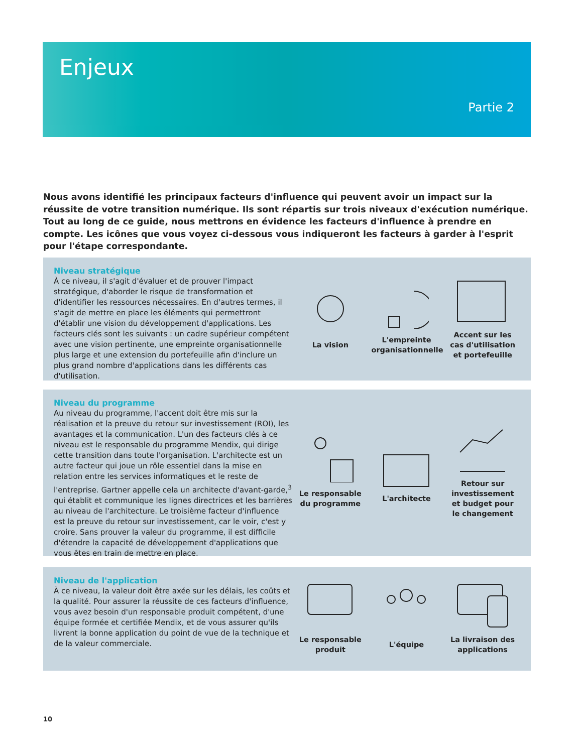Enjeux
Partie 2
Nous avons identifié les principaux facteurs d'influence qui peuvent avoir un impact sur la réussite de votre transition numérique. Ils sont répartis sur trois niveaux d'exécution numérique. Tout au long de ce guide, nous mettrons en évidence les facteurs d'influence à prendre en compte. Les icônes que vous voyez ci-dessous vous indiqueront les facteurs à garder à l'esprit pour l'étape correspondante.
Niveau stratégique
À ce niveau, il s'agit d'évaluer et de prouver l'impact stratégique, d'aborder le risque de transformation et d'identifier les ressources nécessaires. En d'autres termes, il s'agit de mettre en place les éléments qui permettront d'établir une vision du développement d'applications. Les facteurs clés sont les suivants : un cadre supérieur compétent avec une vision pertinente, une empreinte organisationnelle plus large et une extension du portefeuille afin d'inclure un plus grand nombre d'applications dans les différents cas d'utilisation.
La vision
L'empreinte organisationnelle
Accent sur les cas d'utilisation et portefeuille
Niveau du programme
Au niveau du programme, l'accent doit être mis sur la réalisation et la preuve du retour sur investissement (ROI), les avantages et la communication. L'un des facteurs clés à ce niveau est le responsable du programme Mendix, qui dirige cette transition dans toute l'organisation. L'architecte est un autre facteur qui joue un rôle essentiel dans la mise en relation entre les services informatiques et le reste de l'entreprise. Gartner appelle cela un architecte d'avant-garde,<sup>3</sup> qui établit et communique les lignes directrices et les barrières au niveau de l'architecture. Le troisième facteur d'influence est la preuve du retour sur investissement, car le voir, c'est y croire. Sans prouver la valeur du programme, il est difficile d'étendre la capacité de développement d'applications que vous êtes en train de mettre en place.
Le responsable du programme
L'architecte
Retour sur investissement et budget pour le changement
Niveau de l'application
À ce niveau, la valeur doit être axée sur les délais, les coûts et la qualité. Pour assurer la réussite de ces facteurs d'influence, vous avez besoin d'un responsable produit compétent, d'une équipe formée et certifiée Mendix, et de vous assurer qu'ils livrent la bonne application du point de vue de la technique et de la valeur commerciale.
Le responsable produit
L'équipe
La livraison des applications
10